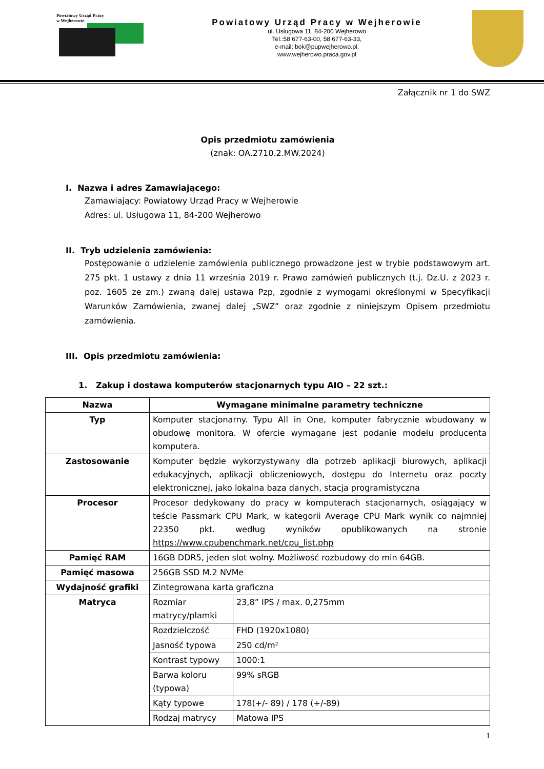Powiatowy Urząd Pracy
w Wejherowie
Powiatowy Urząd Pracy w Wejherowie
ul. Usługowa 11, 84-200 Wejherowo
Tel.:58 677-63-00, 58 677-63-33,
e-mail: bok@pupwejherowo.pl,
www.wejherowo.praca.gov.pl
Załącznik nr 1 do SWZ
Opis przedmiotu zamówienia
(znak: OA.2710.2.MW.2024)
I. Nazwa i adres Zamawiającego:
Zamawiający: Powiatowy Urząd Pracy w Wejherowie
Adres: ul. Usługowa 11, 84-200 Wejherowo
II. Tryb udzielenia zamówienia:
Postępowanie o udzielenie zamówienia publicznego prowadzone jest w trybie podstawowym art. 275 pkt. 1 ustawy z dnia 11 września 2019 r. Prawo zamówień publicznych (t.j. Dz.U. z 2023 r. poz. 1605 ze zm.) zwaną dalej ustawą Pzp, zgodnie z wymogami określonymi w Specyfikacji Warunków Zamówienia, zwanej dalej „SWZ” oraz zgodnie z niniejszym Opisem przedmiotu zamówienia.
III. Opis przedmiotu zamówienia:
1. Zakup i dostawa komputerów stacjonarnych typu AIO – 22 szt.:
| Nazwa | Wymagane minimalne parametry techniczne | |
| --- | --- | --- |
| Typ | Komputer stacjonarny. Typu All in One, komputer fabrycznie wbudowany w obudowę monitora. W ofercie wymagane jest podanie modelu producenta komputera. | |
| Zastosowanie | Komputer będzie wykorzystywany dla potrzeb aplikacji biurowych, aplikacji edukacyjnych, aplikacji obliczeniowych, dostępu do Internetu oraz poczty elektronicznej, jako lokalna baza danych, stacja programistyczna | |
| Procesor | Procesor dedykowany do pracy w komputerach stacjonarnych, osiągający w teście Passmark CPU Mark, w kategorii Average CPU Mark wynik co najmniej 22350 pkt. według wyników opublikowanych na stronie https://www.cpubenchmark.net/cpu_list.php | |
| Pamięć RAM | 16GB DDR5, jeden slot wolny. Możliwość rozbudowy do min 64GB. | |
| Pamięć masowa | 256GB SSD M.2 NVMe | |
| Wydajność grafiki | Zintegrowana karta graficzna | |
| Matryca | Rozmiar matrycy/plamki | 23,8” IPS / max. 0,275mm |
| | Rozdzielczość | FHD (1920x1080) |
| | Jasność typowa | 250 cd/m² |
| | Kontrast typowy | 1000:1 |
| | Barwa koloru (typowa) | 99% sRGB |
| | Kąty typowe | 178(+/- 89) / 178 (+/-89) |
| | Rodzaj matrycy | Matowa IPS |
1